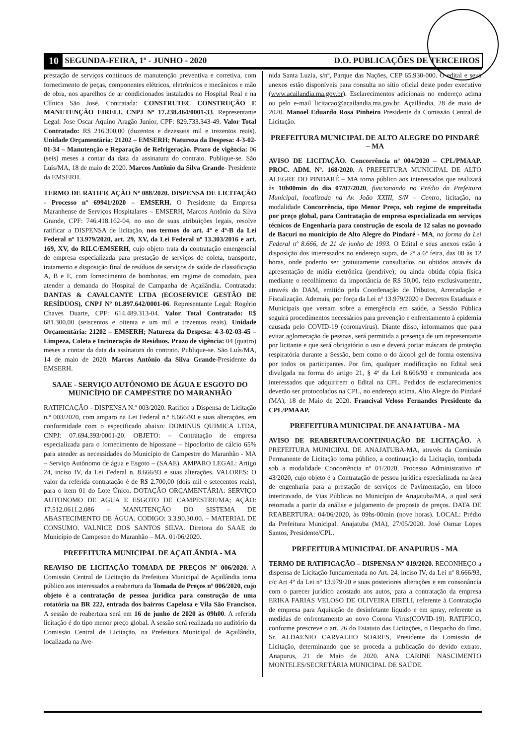10 SEGUNDA-FEIRA, 1º - JUNHO - 2020 D.O. PUBLICAÇÕES DE TERCEIROS
prestação de serviços contínuos de manutenção preventiva e corretiva, com fornecimento de peças, componentes elétricos, eletrônicos e mecânicos e mão de obra, nos aparelhos de ar condicionados instalados no Hospital Real e na Clínica São José. Contratada: CONSTRUTEC CONSTRUÇÃO E MANUTENÇÃO EIRELI, CNPJ Nº 17.238.464/0001-33. Representante Legal: Jose Oscar Aquino Aragão Junior, CPF: 829.733.343-49. Valor Total Contratado: R$ 216.300,00 (duzentos e dezesseis mil e trezentos reais). Unidade Orçamentária: 21202 – EMSERH; Natureza da Despesa: 4-3-02-01-34 – Manutenção e Reparação de Refrigeração. Prazo de vigência: 06 (seis) meses a contar da data da assinatura do contrato. Publique-se. São Luís/MA, 18 de maio de 2020. Marcos Antônio da Silva Grande- Presidente da EMSERH.
TERMO DE RATIFICAÇÃO Nº 088/2020. DISPENSA DE LICITAÇÃO - Processo nº 69941/2020 – EMSERH. O Presidente da Empresa Maranhense de Serviços Hospitalares – EMSERH, Marcos Antônio da Silva Grande, CPF: 746.418.162-04, no uso de suas atribuições legais, resolve ratificar a DISPENSA de licitação, nos termos do art. 4º e 4º-B da Lei Federal nº 13.979/2020, art. 29, XV, da Lei Federal nº 13.303/2016 e art. 169, XV, do RILC/EMSERH, cujo objeto trata da contratação emergencial de empresa especializada para prestação de serviços de coleta, transporte, tratamento e disposição final de resíduos de serviços de saúde de classificação A, B e E, com fornecimento de bombonas, em regime de comodato, para atender a demanda do Hospital de Campanha de Açailândia. Contratada: DANTAS & CAVALCANTE LTDA (ECOSERVICE GESTÃO DE RESÍDUOS), CNPJ Nº 01.897.642/0001-06. Representante Legal: Rogério Chaves Duarte, CPF: 614.489.313-04. Valor Total Contratado: R$ 681.300,00 (seiscentos e oitenta e um mil e trezentos reais). Unidade Orçamentária: 21202 – EMSERH; Natureza da Despesa: 4-3-02-03-45 – Limpeza, Coleta e Incineração de Resíduos. Prazo de vigência: 04 (quatro) meses a contar da data da assinatura do contrato. Publique-se. São Luís/MA, 14 de maio de 2020. Marcos Antônio da Silva Grande-Presidente da EMSERH.
SAAE - SERVIÇO AUTÔNOMO DE ÁGUA E ESGOTO DO MUNICÍPIO DE CAMPESTRE DO MARANHÃO
RATIFICAÇÃO - DISPENSA N.º 003/2020. Ratifico a Dispensa de Licitação n.º 003/2020, com amparo na Lei Federal n.º 8.666/93 e suas alterações, em conformidade com o especificado abaixo: DOMINUS QUIMICA LTDA, CNPJ: 07.694.393/0001-20. OBJETO: – Contratação de empresa especializada para o fornecimento de hipossane – hipoclorito de cálcio 65% para atender as necessidades do Município de Campestre do Maranhão - MA – Serviço Autônomo de água e Esgoto – (SAAE). AMPARO LEGAL: Artigo 24, inciso IV, da Lei Federal n. 8.666/93 e suas alterações. VALORES: O valor da referida contratação é de R$ 2.700,00 (dois mil e setecentos reais), para o item 01 do Lote Único. DOTAÇÃO ORÇAMENTÁRIA: SERVIÇO AUTONOMO DE AGUA E ESGOTO DE CAMPESTRE/MA; AÇÃO: 17.512.0611.2.086 – MANUTENÇÃO DO SISTEMA DE ABASTECIMENTO DE ÁGUA. CODIGO: 3.3.90.30.00. – MATERIAL DE CONSUMO. VALNICE DOS SANTOS SILVA. Diretora do SAAE do Município de Campestre do Maranhão – MA. 01/06/2020.
PREFEITURA MUNICIPAL DE AÇAILÂNDIA - MA
REAVISO DE LICITAÇÃO TOMADA DE PREÇOS Nº 006/2020. A Comissão Central de Licitação da Prefeitura Municipal de Açailândia torna público aos interessados a reabertura da Tomada de Preços nº 006/2020, cujo objeto é a contratação de pessoa jurídica para construção de uma rotatória na BR 222, entrada dos bairros Capelosa e Vila São Francisco. A sessão de reabertura será em 16 de junho de 2020 às 09h00. A referida licitação é do tipo menor preço global. A sessão será realizada no auditório da Comissão Central de Licitação, na Prefeitura Municipal de Açailândia, localizada na Ave-
nida Santa Luzia, s/nº, Parque das Nações, CEP 65.930-000. O edital e seus anexos estão disponíveis para consulta no sítio oficial deste poder executivo (www.acailandia.ma.gov.br). Esclarecimentos adicionais no endereço acima ou pelo e-mail licitacao@acailandia.ma.gov.br. Açailândia, 28 de maio de 2020. Manoel Eduardo Rosa Pinheiro Presidente da Comissão Central de Licitação.
PREFEITURA MUNICIPAL DE ALTO ALEGRE DO PINDARÉ – MA
AVISO DE LICITAÇÃO. Concorrência nº 004/2020 – CPL/PMAAP. PROC. ADM. Nº. 168/2020. A PREFEITURA MUNICIPAL DE ALTO ALEGRE DO PINDARÉ – MA torna público aos interessados que realizará às 10h00min do dia 07/07/2020, funcionando no Prédio da Prefeitura Municipal, localizada na Av. João XXIII, S/N – Centro, licitação, na modalidade Concorrência, tipo Menor Preço, sob regime de empreitada por preço global, para Contratação de empresa especializada em serviços técnicos de Engenharia para construção de escola de 12 salas no povoado de Bacuri no município de Alto Alegre do Pindaré - MA, na forma da Lei Federal nº 8.666, de 21 de junho de 1993. O Edital e seus anexos estão à disposição dos interessados no endereço supra, de 2ª a 6ª feira, das 08 às 12 horas, onde poderão ser gratuitamente consultados ou obtidos através da apresentação de mídia eletrônica (pendrive); ou ainda obtida cópia física mediante o recolhimento da importância de R$ 50,00, feito exclusivamente, através do DAM, emitido pela Coordenação de Tributos, Arrecadação e Fiscalização. Ademais, por força da Lei nº 13.979/2020 e Decretos Estaduais e Municipais que versam sobre a emergência em saúde, a Sessão Pública seguirá procedimentos necessários para prevenção e enfrentamento à epidemia causada pelo COVID-19 (coronavírus). Diante disso, informamos que para evitar aglomeração de pessoas, será permitida a presença de um representante por licitante e que será obrigatório o uso e deverá portar máscara de proteção respiratória durante a Sessão, bem como o do álcool gel de forma ostensiva por todos os participantes. Por fim, qualquer modificação no Edital será divulgada na forma do artigo 21, § 4º da Lei 8.666/93 e comunicada aos interessados que adquirirem o Edital na CPL. Pedidos de esclarecimentos deverão ser protocolados na CPL, no endereço acima. Alto Alegre do Pindaré (MA), 18 de Maio de 2020. Francival Veloso Fernandes Presidente da CPL/PMAAP.
PREFEITURA MUNICIPAL DE ANAJATUBA - MA
AVISO DE REABERTURA/CONTINUAÇÃO DE LICITAÇÃO. A PREFEITURA MUNICIPAL DE ANAJATUBA-MA, através da Comissão Permanente de Licitação torna público, a continuação da Licitação, tombada sob a modalidade Concorrência nº 01/2020, Processo Administrativo nº 43/2020, cujo objeto é a Contratação de pessoa jurídica especializada na área de engenharia para a prestação de serviços de Pavimentação, em bloco intertravado, de Vias Públicas no Município de Anajatuba/MA, a qual será retomada a partir da análise e julgamento de proposta de preços. DATA DE REABERTURA: 04/06/2020, às 09hs-00min (nove horas). LOCAL: Prédio da Prefeitura Municipal. Anajatuba (MA), 27/05/2020. José Osmar Lopes Santos, Presidente/CPL.
PREFEITURA MUNICIPAL DE ANAPURUS - MA
TERMO DE RATIFICAÇÃO – DISPENSA Nº 019/2020. RECONHEÇO a dispensa de Licitação fundamentada no Art. 24, inciso IV, da Lei nº 8.666/93, c/c Art 4º da Lei nº 13.979/20 e suas posteriores alterações e em consonância com o parecer jurídico acostado aos autos, para a contratação da empresa ERIKA FARIAS VELOSO DE OLIVEIRA EIRELI, referente à Contratação de empresa para Aquisição de desinfetante líquido e em spray, referente as medidas de enfrentamento ao novo Corona Virus(COVID-19). RATIFICO, conforme prescreve o art. 26 do Estatuto das Licitações, o Despacho do Ilmo. Sr. ALDAENIO CARVALHO SOARES, Presidente da Comissão de Licitação, determinando que se proceda a publicação do devido extrato. Anapurus, 21 de Maio de 2020. ANA CARINE NASCIMENTO MONTELES/SECRETÁRIA MUNICIPAL DE SAÚDE.